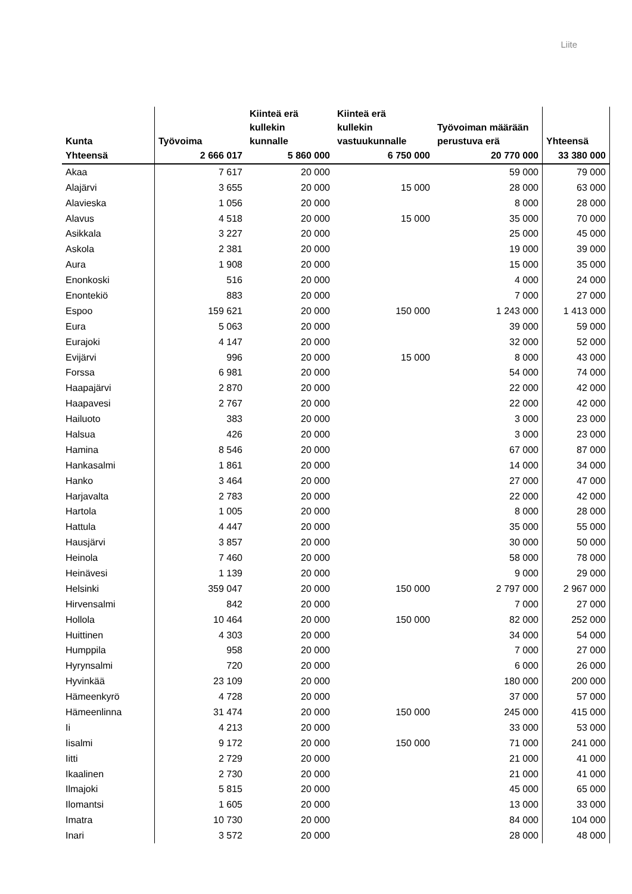Liite
| Kunta | Työvoima | Kiinteä erä kullekin kunnalle | Kiinteä erä kullekin vastuukunnalle | Työvoiman määrään perustuva erä | Yhteensä |
| --- | --- | --- | --- | --- | --- |
| Yhteensä | 2 666 017 | 5 860 000 | 6 750 000 | 20 770 000 | 33 380 000 |
| Akaa | 7 617 | 20 000 | | 59 000 | 79 000 |
| Alajärvi | 3 655 | 20 000 | 15 000 | 28 000 | 63 000 |
| Alavieska | 1 056 | 20 000 | | 8 000 | 28 000 |
| Alavus | 4 518 | 20 000 | 15 000 | 35 000 | 70 000 |
| Asikkala | 3 227 | 20 000 | | 25 000 | 45 000 |
| Askola | 2 381 | 20 000 | | 19 000 | 39 000 |
| Aura | 1 908 | 20 000 | | 15 000 | 35 000 |
| Enonkoski | 516 | 20 000 | | 4 000 | 24 000 |
| Enontekiö | 883 | 20 000 | | 7 000 | 27 000 |
| Espoo | 159 621 | 20 000 | 150 000 | 1 243 000 | 1 413 000 |
| Eura | 5 063 | 20 000 | | 39 000 | 59 000 |
| Eurajoki | 4 147 | 20 000 | | 32 000 | 52 000 |
| Evijärvi | 996 | 20 000 | 15 000 | 8 000 | 43 000 |
| Forssa | 6 981 | 20 000 | | 54 000 | 74 000 |
| Haapajärvi | 2 870 | 20 000 | | 22 000 | 42 000 |
| Haapavesi | 2 767 | 20 000 | | 22 000 | 42 000 |
| Hailuoto | 383 | 20 000 | | 3 000 | 23 000 |
| Halsua | 426 | 20 000 | | 3 000 | 23 000 |
| Hamina | 8 546 | 20 000 | | 67 000 | 87 000 |
| Hankasalmi | 1 861 | 20 000 | | 14 000 | 34 000 |
| Hanko | 3 464 | 20 000 | | 27 000 | 47 000 |
| Harjavalta | 2 783 | 20 000 | | 22 000 | 42 000 |
| Hartola | 1 005 | 20 000 | | 8 000 | 28 000 |
| Hattula | 4 447 | 20 000 | | 35 000 | 55 000 |
| Hausjärvi | 3 857 | 20 000 | | 30 000 | 50 000 |
| Heinola | 7 460 | 20 000 | | 58 000 | 78 000 |
| Heinävesi | 1 139 | 20 000 | | 9 000 | 29 000 |
| Helsinki | 359 047 | 20 000 | 150 000 | 2 797 000 | 2 967 000 |
| Hirvensalmi | 842 | 20 000 | | 7 000 | 27 000 |
| Hollola | 10 464 | 20 000 | 150 000 | 82 000 | 252 000 |
| Huittinen | 4 303 | 20 000 | | 34 000 | 54 000 |
| Humppila | 958 | 20 000 | | 7 000 | 27 000 |
| Hyrynsalmi | 720 | 20 000 | | 6 000 | 26 000 |
| Hyvinkää | 23 109 | 20 000 | | 180 000 | 200 000 |
| Hämeenkyrö | 4 728 | 20 000 | | 37 000 | 57 000 |
| Hämeenlinna | 31 474 | 20 000 | 150 000 | 245 000 | 415 000 |
| Ii | 4 213 | 20 000 | | 33 000 | 53 000 |
| Iisalmi | 9 172 | 20 000 | 150 000 | 71 000 | 241 000 |
| Iitti | 2 729 | 20 000 | | 21 000 | 41 000 |
| Ikaalinen | 2 730 | 20 000 | | 21 000 | 41 000 |
| Ilmajoki | 5 815 | 20 000 | | 45 000 | 65 000 |
| Ilomantsi | 1 605 | 20 000 | | 13 000 | 33 000 |
| Imatra | 10 730 | 20 000 | | 84 000 | 104 000 |
| Inari | 3 572 | 20 000 | | 28 000 | 48 000 |